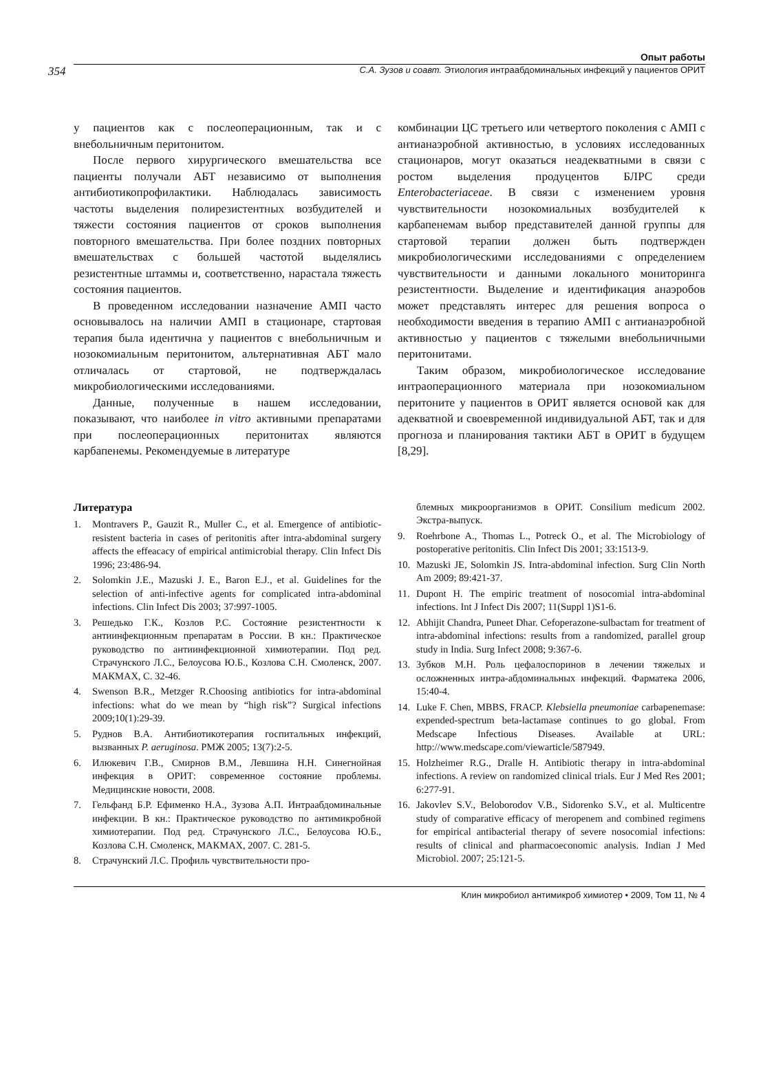Опыт работы
354 С.А. Зузов и соавт. Этиология интраабдоминальных инфекций у пациентов ОРИТ
у пациентов как с послеоперационным, так и с внебольничным перитонитом.
После первого хирургического вмешательства все пациенты получали АБТ независимо от выполнения антибиотикопрофилактики. Наблюдалась зависимость частоты выделения полирезистентных возбудителей и тяжести состояния пациентов от сроков выполнения повторного вмешательства. При более поздних повторных вмешательствах с большей частотой выделялись резистентные штаммы и, соответственно, нарастала тяжесть состояния пациентов.
В проведенном исследовании назначение АМП часто основывалось на наличии АМП в стационаре, стартовая терапия была идентична у пациентов с внебольничным и нозокомиальным перитонитом, альтернативная АБТ мало отличалась от стартовой, не подтверждалась микробиологическими исследованиями.
Данные, полученные в нашем исследовании, показывают, что наиболее in vitro активными препаратами при послеоперационных перитонитах являются карбапенемы. Рекомендуемые в литературе
комбинации ЦС третьего или четвертого поколения с АМП с антианаэробной активностью, в условиях исследованных стационаров, могут оказаться неадекватными в связи с ростом выделения продуцентов БЛРС среди Enterobacteriaceae. В связи с изменением уровня чувствительности нозокомиальных возбудителей к карбапенемам выбор представителей данной группы для стартовой терапии должен быть подтвержден микробиологическими исследованиями с определением чувствительности и данными локального мониторинга резистентности. Выделение и идентификация анаэробов может представлять интерес для решения вопроса о необходимости введения в терапию АМП с антианаэробной активностью у пациентов с тяжелыми внебольничными перитонитами.
Таким образом, микробиологическое исследование интраоперационного материала при нозокомиальном перитоните у пациентов в ОРИТ является основой как для адекватной и своевременной индивидуальной АБТ, так и для прогноза и планирования тактики АБТ в ОРИТ в будущем [8,29].
Литература
1. Montravers P., Gauzit R., Muller C., et al. Emergence of antibiotic-resistent bacteria in cases of peritonitis after intra-abdominal surgery affects the effeacacy of empirical antimicrobial therapy. Clin Infect Dis 1996; 23:486-94.
2. Solomkin J.E., Mazuski J. E., Baron E.J., et al. Guidelines for the selection of anti-infective agents for complicated intra-abdominal infections. Clin Infect Dis 2003; 37:997-1005.
3. Решедько Г.К., Козлов Р.С. Состояние резистентности к антиинфекционным препаратам в России. В кн.: Практическое руководство по антиинфекционной химиотерапии. Под ред. Страчунского Л.С., Белоусова Ю.Б., Козлова С.Н. Смоленск, 2007. МАКМАХ, С. 32-46.
4. Swenson B.R., Metzger R.Choosing antibiotics for intra-abdominal infections: what do we mean by “high risk”? Surgical infections 2009;10(1):29-39.
5. Руднов В.А. Антибиотикотерапия госпитальных инфекций, вызванных P. aeruginosa. РМЖ 2005; 13(7):2-5.
6. Илюкевич Г.В., Смирнов В.М., Левшина Н.Н. Синегнойная инфекция в ОРИТ: современное состояние проблемы. Медицинские новости, 2008.
7. Гельфанд Б.Р. Ефименко Н.А., Зузова А.П. Интраабдоминальные инфекции. В кн.: Практическое руководство по антимикробной химиотерапии. Под ред. Страчунского Л.С., Белоусова Ю.Б., Козлова С.Н. Смоленск, МАКМАХ, 2007. С. 281-5.
8. Страчунский Л.С. Профиль чувствительности про-
блемных микроорганизмов в ОРИТ. Consilium medicum 2002. Экстра-выпуск.
9. Roehrbone A., Thomas L., Potreck O., et al. The Microbiology of postoperative peritonitis. Clin Infect Dis 2001; 33:1513-9.
10. Mazuski JE, Solomkin JS. Intra-abdominal infection. Surg Clin North Am 2009; 89:421-37.
11. Dupont H. The empiric treatment of nosocomial intra-abdominal infections. Int J Infect Dis 2007; 11(Suppl 1)S1-6.
12. Abhijit Chandra, Puneet Dhar. Cefoperazone-sulbactam for treatment of intra-abdominal infections: results from a randomized, parallel group study in India. Surg Infect 2008; 9:367-6.
13. Зубков М.Н. Роль цефалоспоринов в лечении тяжелых и осложненных интра-абдоминальных инфекций. Фарматека 2006, 15:40-4.
14. Luke F. Chen, MBBS, FRACP. Klebsiella pneumoniae carbapenemase: expended-spectrum beta-lactamase continues to go global. From Medscape Infectious Diseases. Available at URL: http://www.medscape.com/viewarticle/587949.
15. Holzheimer R.G., Dralle H. Antibiotic therapy in intra-abdominal infections. A review on randomized clinical trials. Eur J Med Res 2001; 6:277-91.
16. Jakovlev S.V., Beloborodov V.B., Sidorenko S.V., et al. Multicentre study of comparative efficacy of meropenem and combined regimens for empirical antibacterial therapy of severe nosocomial infections: results of clinical and pharmacoeconomic analysis. Indian J Med Microbiol. 2007; 25:121-5.
Клин микробиол антимикроб химиотер • 2009, Том 11, № 4